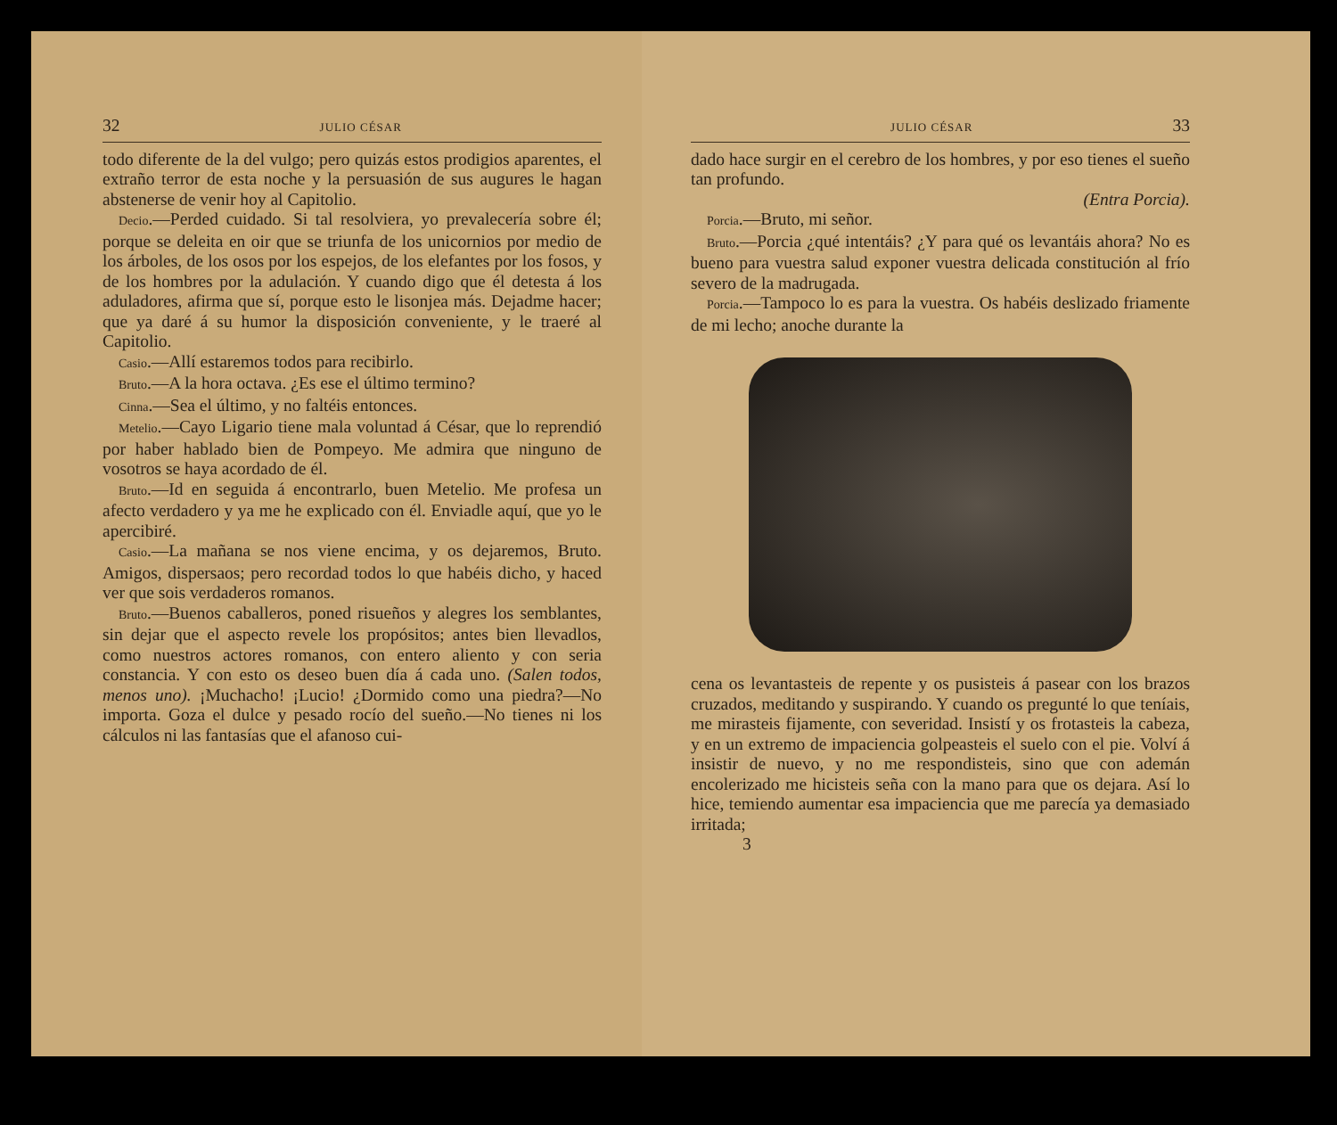32 JULIO CÉSAR
todo diferente de la del vulgo; pero quizás estos prodigios aparentes, el extraño terror de esta noche y la persuasión de sus augures le hagan abstenerse de venir hoy al Capitolio.
Decio.—Perded cuidado. Si tal resolviera, yo prevalecería sobre él; porque se deleita en oir que se triunfa de los unicornios por medio de los árboles, de los osos por los espejos, de los elefantes por los fosos, y de los hombres por la adulación. Y cuando digo que él detesta á los aduladores, afirma que sí, porque esto le lisonjea más. Dejadme hacer; que ya daré á su humor la disposición conveniente, y le traeré al Capitolio.
Casio.—Allí estaremos todos para recibirlo.
Bruto.—A la hora octava. ¿Es ese el último termino?
Cinna.—Sea el último, y no faltéis entonces.
Metelio.—Cayo Ligario tiene mala voluntad á César, que lo reprendió por haber hablado bien de Pompeyo. Me admira que ninguno de vosotros se haya acordado de él.
Bruto.—Id en seguida á encontrarlo, buen Metelio. Me profesa un afecto verdadero y ya me he explicado con él. Enviadle aquí, que yo le apercibiré.
Casio.—La mañana se nos viene encima, y os dejaremos, Bruto. Amigos, dispersaos; pero recordad todos lo que habéis dicho, y haced ver que sois verdaderos romanos.
Bruto.—Buenos caballeros, poned risueños y alegres los semblantes, sin dejar que el aspecto revele los propósitos; antes bien llevadlos, como nuestros actores romanos, con entero aliento y con seria constancia. Y con esto os deseo buen día á cada uno. (Salen todos, menos uno). ¡Muchacho! ¡Lucio! ¿Dormido como una piedra?—No importa. Goza el dulce y pesado rocío del sueño.—No tienes ni los cálculos ni las fantasías que el afanoso cui-
JULIO CÉSAR 33
dado hace surgir en el cerebro de los hombres, y por eso tienes el sueño tan profundo.
(Entra Porcia).
Porcia.—Bruto, mi señor.
Bruto.—Porcia ¿qué intentáis? ¿Y para qué os levantáis ahora? No es bueno para vuestra salud exponer vuestra delicada constitución al frío severo de la madrugada.
Porcia.—Tampoco lo es para la vuestra. Os habéis deslizado friamente de mi lecho; anoche durante la
cena os levantasteis de repente y os pusisteis á pasear con los brazos cruzados, meditando y suspirando. Y cuando os pregunté lo que teníais, me mirasteis fijamente, con severidad. Insistí y os frotasteis la cabeza, y en un extremo de impaciencia golpeasteis el suelo con el pie. Volví á insistir de nuevo, y no me respondisteis, sino que con ademán encolerizado me hicisteis seña con la mano para que os dejara. Así lo hice, temiendo aumentar esa impaciencia que me parecía ya demasiado irritada;
3